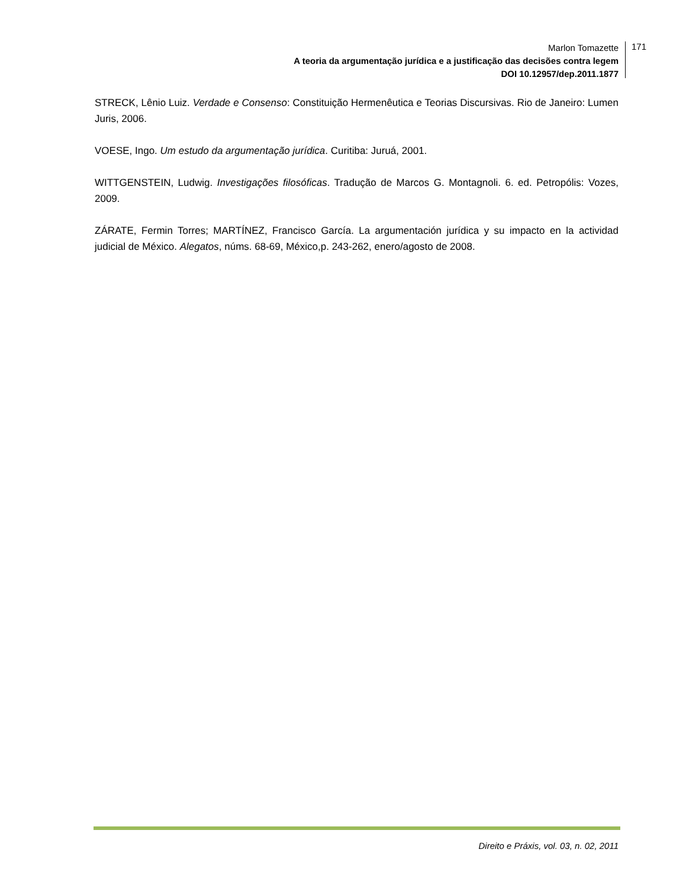Marlon Tomazette
A teoria da argumentação jurídica e a justificação das decisões contra legem
DOI 10.12957/dep.2011.1877
171
STRECK, Lênio Luiz. Verdade e Consenso: Constituição Hermenêutica e Teorias Discursivas. Rio de Janeiro: Lumen Juris, 2006.
VOESE, Ingo. Um estudo da argumentação jurídica. Curitiba: Juruá, 2001.
WITTGENSTEIN, Ludwig. Investigações filosóficas. Tradução de Marcos G. Montagnoli. 6. ed. Petropólis: Vozes, 2009.
ZÁRATE, Fermin Torres; MARTÍNEZ, Francisco García. La argumentación jurídica y su impacto en la actividad judicial de México. Alegatos, núms. 68-69, México,p. 243-262, enero/agosto de 2008.
Direito e Práxis, vol. 03, n. 02, 2011